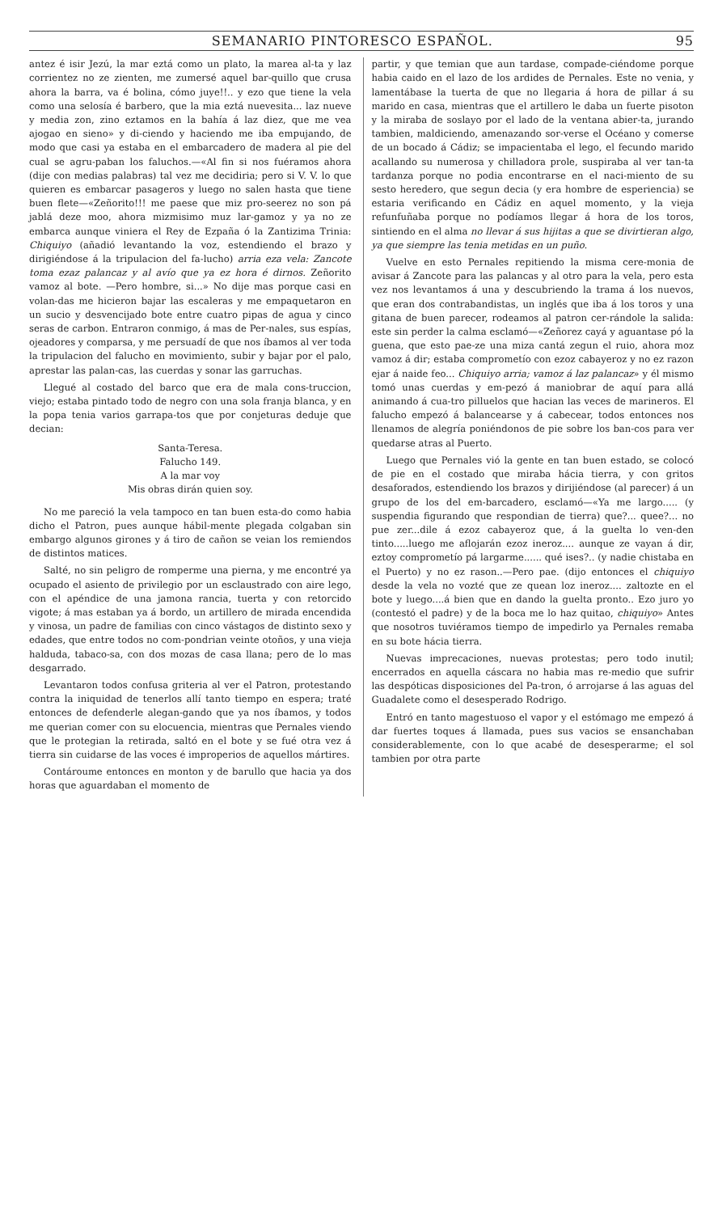SEMANARIO PINTORESCO ESPAÑOL. 95
antez é isir Jezú, la mar eztá como un plato, la marea al-ta y laz corrientez no ze zienten, me zumersé aquel bar-quillo que crusa ahora la barra, va é bolina, cómo juye!!.. y ezo que tiene la vela como una selosía é barbero, que la mia eztá nuevesita... laz nueve y media zon, zino eztamos en la bahía á laz diez, que me vea ajogao en sieno» y di-ciendo y haciendo me iba empujando, de modo que casi ya estaba en el embarcadero de madera al pie del cual se agru-paban los faluchos.—«Al fin si nos fuéramos ahora (dije con medias palabras) tal vez me decidiria; pero si V. V. lo que quieren es embarcar pasageros y luego no salen hasta que tiene buen flete—«Zeñorito!!! me paese que miz pro-seerez no son pá jablá deze moo, ahora mizmisimo muz lar-gamoz y ya no ze embarca aunque viniera el Rey de Ezpaña ó la Zantizima Trinia: Chiquiyo (añadió levantando la voz, estendiendo el brazo y dirigiéndose á la tripulacion del fa-lucho) arria eza vela: Zancote toma ezaz palancaz y al avío que ya ez hora é dirnos. Zeñorito vamoz al bote. —Pero hombre, si...» No dije mas porque casi en volan-das me hicieron bajar las escaleras y me empaquetaron en un sucio y desvencijado bote entre cuatro pipas de agua y cinco seras de carbon. Entraron conmigo, á mas de Per-nales, sus espías, ojeadores y comparsa, y me persuadí de que nos íbamos al ver toda la tripulacion del falucho en movimiento, subir y bajar por el palo, aprestar las palan-cas, las cuerdas y sonar las garruchas.
Llegué al costado del barco que era de mala cons-truccion, viejo; estaba pintado todo de negro con una sola franja blanca, y en la popa tenia varios garrapa-tos que por conjeturas deduje que decian:
Santa-Teresa.
Falucho 149.
A la mar voy
Mis obras dirán quien soy.
No me pareció la vela tampoco en tan buen esta-do como habia dicho el Patron, pues aunque hábil-mente plegada colgaban sin embargo algunos girones y á tiro de cañon se veian los remiendos de distintos matices.
Salté, no sin peligro de romperme una pierna, y me encontré ya ocupado el asiento de privilegio por un esclaustrado con aire lego, con el apéndice de una jamona rancia, tuerta y con retorcido vigote; á mas estaban ya á bordo, un artillero de mirada encendida y vinosa, un padre de familias con cinco vástagos de distinto sexo y edades, que entre todos no com-pondrian veinte otoños, y una vieja halduda, tabaco-sa, con dos mozas de casa llana; pero de lo mas desgarrado.
Levantaron todos confusa griteria al ver el Patron, protestando contra la iniquidad de tenerlos allí tanto tiempo en espera; traté entonces de defenderle alegan-gando que ya nos íbamos, y todos me querian comer con su elocuencia, mientras que Pernales viendo que le protegian la retirada, saltó en el bote y se fué otra vez á tierra sin cuidarse de las voces é improperios de aquellos mártires.
Contároume entonces en monton y de barullo que hacia ya dos horas que aguardaban el momento de
partir, y que temian que aun tardase, compade-ciéndome porque habia caido en el lazo de los ardides de Pernales. Este no venia, y lamentábase la tuerta de que no llegaria á hora de pillar á su marido en casa, mientras que el artillero le daba un fuerte pisoton y la miraba de soslayo por el lado de la ventana abier-ta, jurando tambien, maldiciendo, amenazando sor-verse el Océano y comerse de un bocado á Cádiz; se impacientaba el lego, el fecundo marido acallando su numerosa y chilladora prole, suspiraba al ver tan-ta tardanza porque no podia encontrarse en el naci-miento de su sesto heredero, que segun decia (y era hombre de esperiencia) se estaria verificando en Cádiz en aquel momento, y la vieja refunfuñaba porque no podíamos llegar á hora de los toros, sintiendo en el alma no llevar á sus hijitas a que se divirtieran algo, ya que siempre las tenia metidas en un puño.
Vuelve en esto Pernales repitiendo la misma cere-monia de avisar á Zancote para las palancas y al otro para la vela, pero esta vez nos levantamos á una y descubriendo la trama á los nuevos, que eran dos contrabandistas, un inglés que iba á los toros y una gitana de buen parecer, rodeamos al patron cer-rándole la salida: este sin perder la calma esclamó—«Zeñorez cayá y aguantase pó la guena, que esto pae-ze una miza cantá zegun el ruio, ahora moz vamoz á dir; estaba comprometío con ezoz cabayeroz y no ez razon ejar á naide feo... Chiquiyo arria; vamoz á laz palancaz» y él mismo tomó unas cuerdas y em-pezó á maniobrar de aquí para allá animando á cua-tro pilluelos que hacian las veces de marineros. El falucho empezó á balancearse y á cabecear, todos entonces nos llenamos de alegría poniéndonos de pie sobre los ban-cos para ver quedarse atras al Puerto.
Luego que Pernales vió la gente en tan buen estado, se colocó de pie en el costado que miraba hácia tierra, y con gritos desaforados, estendiendo los brazos y dirijiéndose (al parecer) á un grupo de los del em-barcadero, esclamó—«Ya me largo..... (y suspendia figurando que respondian de tierra) que?... quee?... no pue zer...dile á ezoz cabayeroz que, á la guelta lo ven-den tinto.....luego me aflojarán ezoz ineroz.... aunque ze vayan á dir, eztoy comprometío pá largarme...... qué ises?.. (y nadie chistaba en el Puerto) y no ez rason..—Pero pae. (dijo entonces el chiquiyo desde la vela no vozté que ze quean loz ineroz.... zaltozte en el bote y luego....á bien que en dando la guelta pronto.. Ezo juro yo (contestó el padre) y de la boca me lo haz quitao, chiquiyo» Antes que nosotros tuviéramos tiempo de impedirlo ya Pernales remaba en su bote hácia tierra.
Nuevas imprecaciones, nuevas protestas; pero todo inutil; encerrados en aquella cáscara no habia mas re-medio que sufrir las despóticas disposiciones del Pa-tron, ó arrojarse á las aguas del Guadalete como el desesperado Rodrigo.
Entró en tanto magestuoso el vapor y el estómago me empezó á dar fuertes toques á llamada, pues sus vacios se ensanchaban considerablemente, con lo que acabé de desesperarme; el sol tambien por otra parte